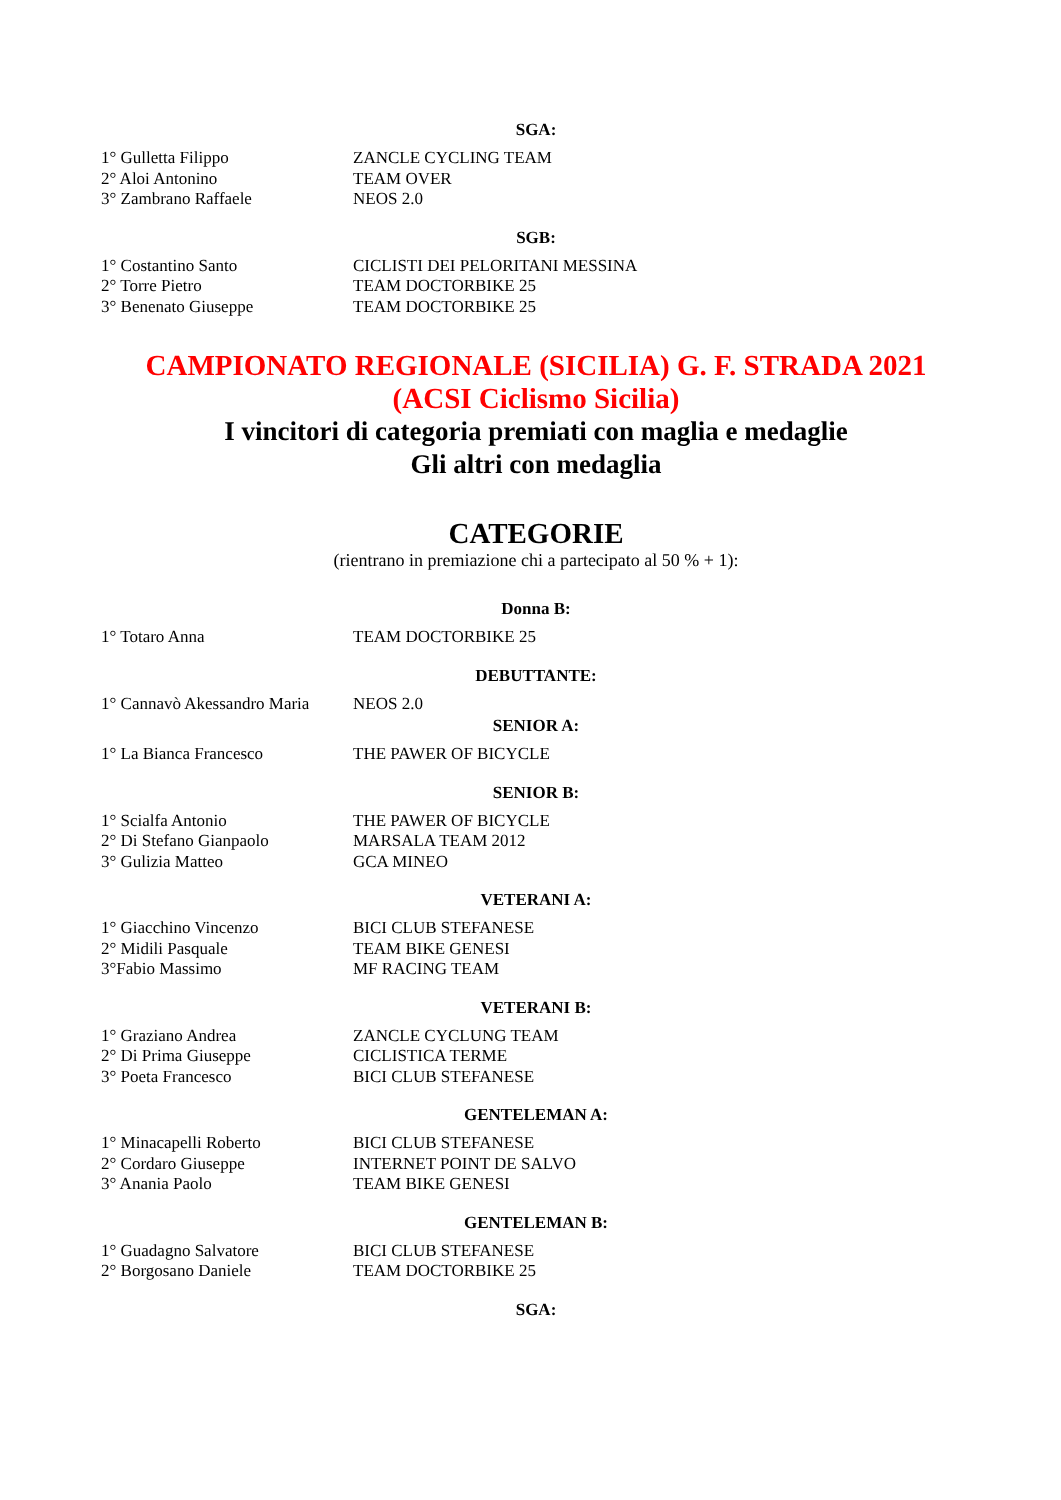SGA:
| 1° Gulletta Filippo | ZANCLE CYCLING TEAM |
| 2° Aloi Antonino | TEAM OVER |
| 3° Zambrano Raffaele | NEOS 2.0 |
SGB:
| 1° Costantino Santo | CICLISTI DEI PELORITANI MESSINA |
| 2° Torre Pietro | TEAM DOCTORBIKE 25 |
| 3° Benenato Giuseppe | TEAM DOCTORBIKE 25 |
CAMPIONATO REGIONALE (SICILIA) G. F. STRADA 2021
(ACSI Ciclismo Sicilia)
I vincitori di categoria premiati con maglia e medaglie
Gli altri con medaglia
CATEGORIE
(rientrano in premiazione chi a partecipato al 50 % + 1):
Donna B:
| 1° Totaro Anna | TEAM DOCTORBIKE 25 |
DEBUTTANTE:
| 1° Cannavò Akessandro Maria | NEOS 2.0 |
SENIOR A:
| 1° La Bianca Francesco | THE PAWER OF BICYCLE |
SENIOR B:
| 1° Scialfa Antonio | THE PAWER OF BICYCLE |
| 2° Di Stefano Gianpaolo | MARSALA TEAM 2012 |
| 3° Gulizia Matteo | GCA MINEO |
VETERANI A:
| 1° Giacchino Vincenzo | BICI CLUB STEFANESE |
| 2° Midili Pasquale | TEAM BIKE GENESI |
| 3°Fabio Massimo | MF RACING TEAM |
VETERANI B:
| 1° Graziano Andrea | ZANCLE CYCLUNG TEAM |
| 2° Di Prima Giuseppe | CICLISTICA TERME |
| 3° Poeta Francesco | BICI CLUB STEFANESE |
GENTELEMAN A:
| 1° Minacapelli Roberto | BICI CLUB STEFANESE |
| 2° Cordaro Giuseppe | INTERNET POINT DE SALVO |
| 3° Anania Paolo | TEAM BIKE GENESI |
GENTELEMAN B:
| 1° Guadagno Salvatore | BICI CLUB STEFANESE |
| 2° Borgosano Daniele | TEAM DOCTORBIKE 25 |
SGA: